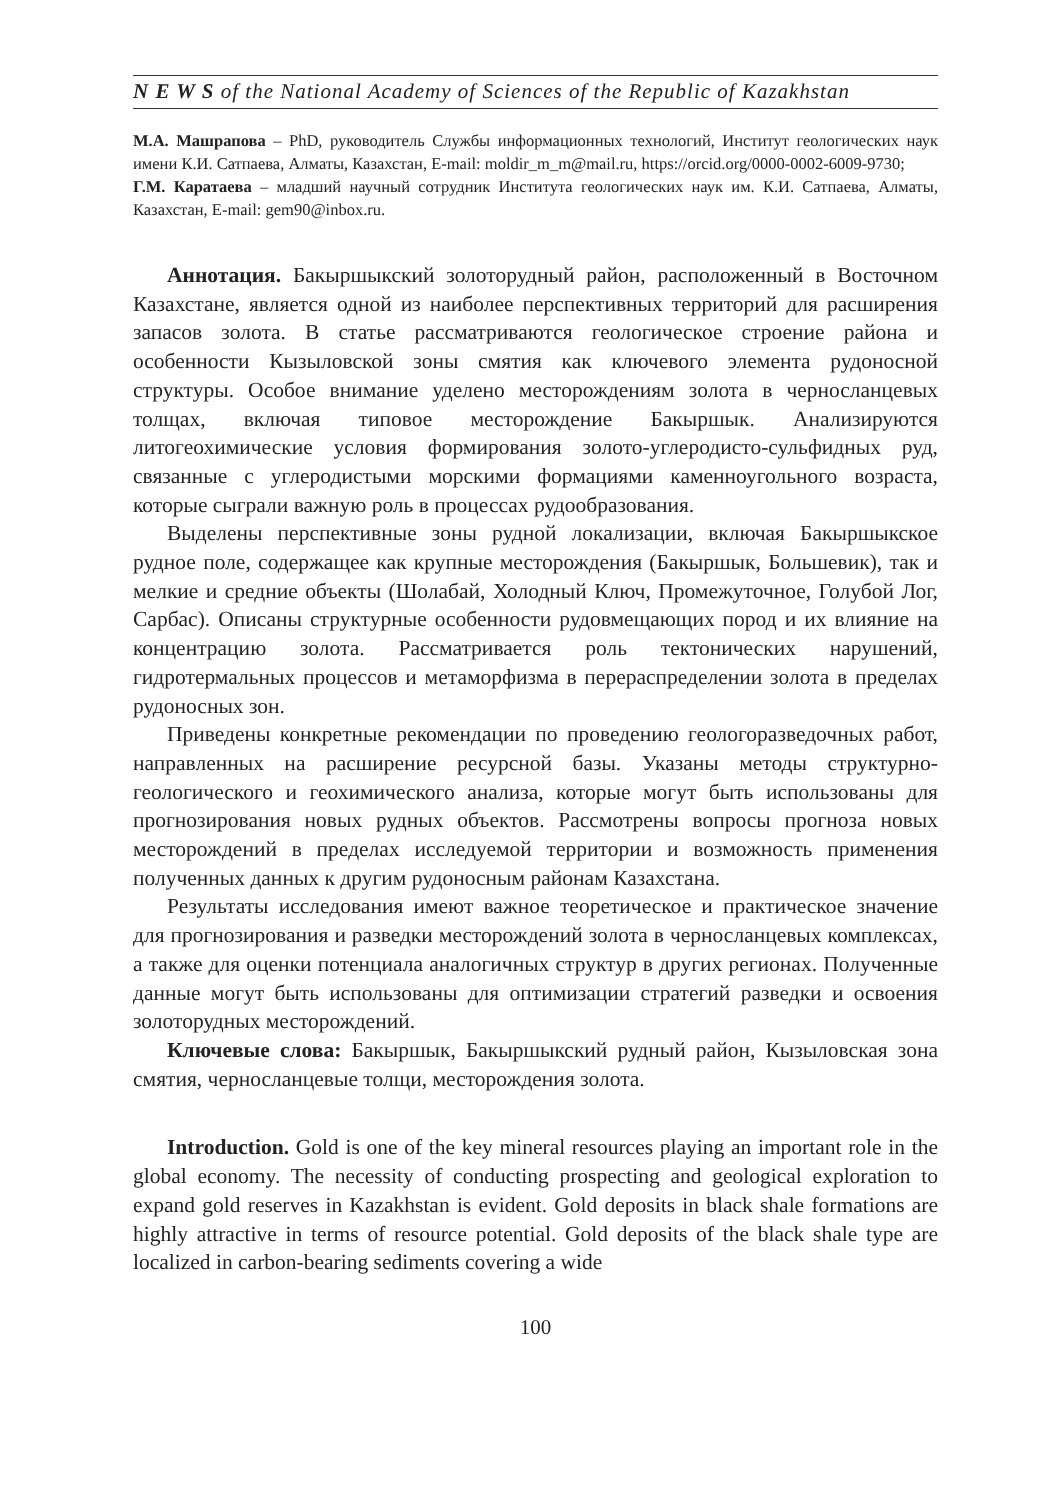N E W S of the National Academy of Sciences of the Republic of Kazakhstan
М.А. Машрапова – PhD, руководитель Службы информационных технологий, Институт геологических наук имени К.И. Сатпаева, Алматы, Казахстан, E-mail: moldir_m_m@mail.ru, https://orcid.org/0000-0002-6009-9730;
Г.М. Каратаева – младший научный сотрудник Института геологических наук им. К.И. Сатпаева, Алматы, Казахстан, E-mail: gem90@inbox.ru.
Аннотация. Бакыршыкский золоторудный район, расположенный в Восточном Казахстане, является одной из наиболее перспективных территорий для расширения запасов золота. В статье рассматриваются геологическое строение района и особенности Кызыловской зоны смятия как ключевого элемента рудоносной структуры. Особое внимание уделено месторождениям золота в черносланцевых толщах, включая типовое месторождение Бакыршык. Анализируются литогеохимические условия формирования золото-углеродисто-сульфидных руд, связанные с углеродистыми морскими формациями каменноугольного возраста, которые сыграли важную роль в процессах рудообразования.
Выделены перспективные зоны рудной локализации, включая Бакыршыкское рудное поле, содержащее как крупные месторождения (Бакыршык, Большевик), так и мелкие и средние объекты (Шолабай, Холодный Ключ, Промежуточное, Голубой Лог, Сарбас). Описаны структурные особенности рудовмещающих пород и их влияние на концентрацию золота. Рассматривается роль тектонических нарушений, гидротермальных процессов и метаморфизма в перераспределении золота в пределах рудоносных зон.
Приведены конкретные рекомендации по проведению геологоразведочных работ, направленных на расширение ресурсной базы. Указаны методы структурно-геологического и геохимического анализа, которые могут быть использованы для прогнозирования новых рудных объектов. Рассмотрены вопросы прогноза новых месторождений в пределах исследуемой территории и возможность применения полученных данных к другим рудоносным районам Казахстана.
Результаты исследования имеют важное теоретическое и практическое значение для прогнозирования и разведки месторождений золота в черносланцевых комплексах, а также для оценки потенциала аналогичных структур в других регионах. Полученные данные могут быть использованы для оптимизации стратегий разведки и освоения золоторудных месторождений.
Ключевые слова: Бакыршык, Бакыршыкский рудный район, Кызыловская зона смятия, черносланцевые толщи, месторождения золота.
Introduction. Gold is one of the key mineral resources playing an important role in the global economy. The necessity of conducting prospecting and geological exploration to expand gold reserves in Kazakhstan is evident. Gold deposits in black shale formations are highly attractive in terms of resource potential. Gold deposits of the black shale type are localized in carbon-bearing sediments covering a wide
100